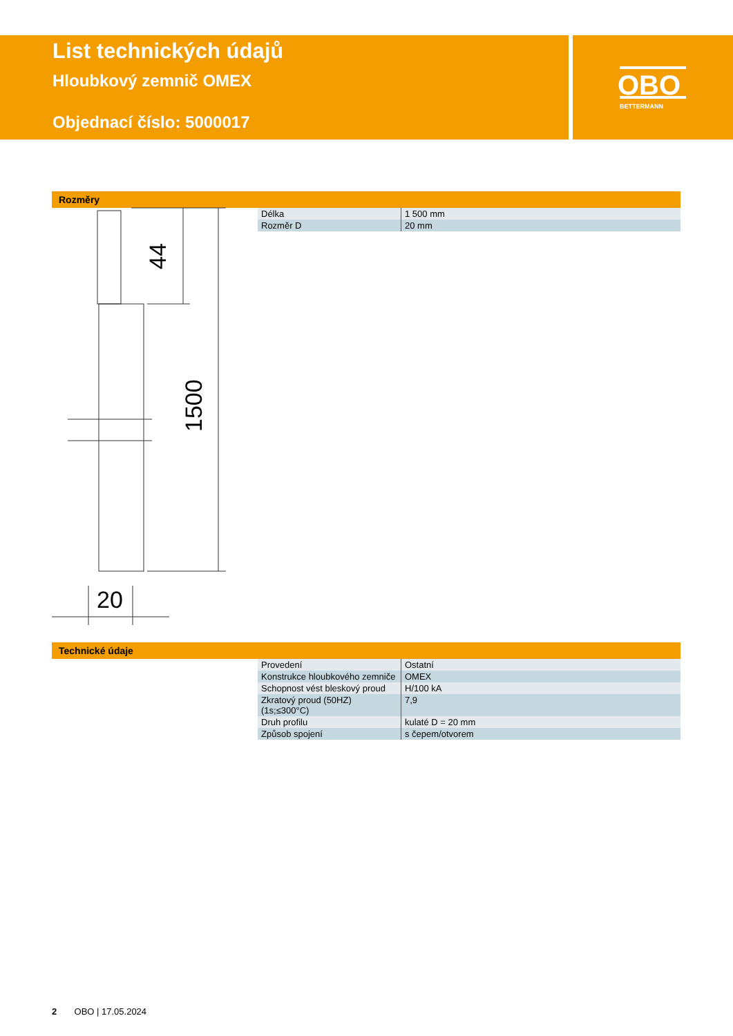List technických údajů
Hloubkový zemnič OMEX
Objednací číslo: 5000017
OBO
BETTERMANN
Rozměry
44
1500
20
| Délka | 1 500 mm |
| Rozměr D | 20 mm |
Technické údaje
| Provedení | Ostatní |
| Konstrukce hloubkového zemniče | OMEX |
| Schopnost vést bleskový proud | H/100 kA |
| Zkratový proud (50HZ)(1s;≤300°C) | 7,9 |
| Druh profilu | kulaté D = 20 mm |
| Způsob spojení | s čepem/otvorem |
2 OBO | 17.05.2024